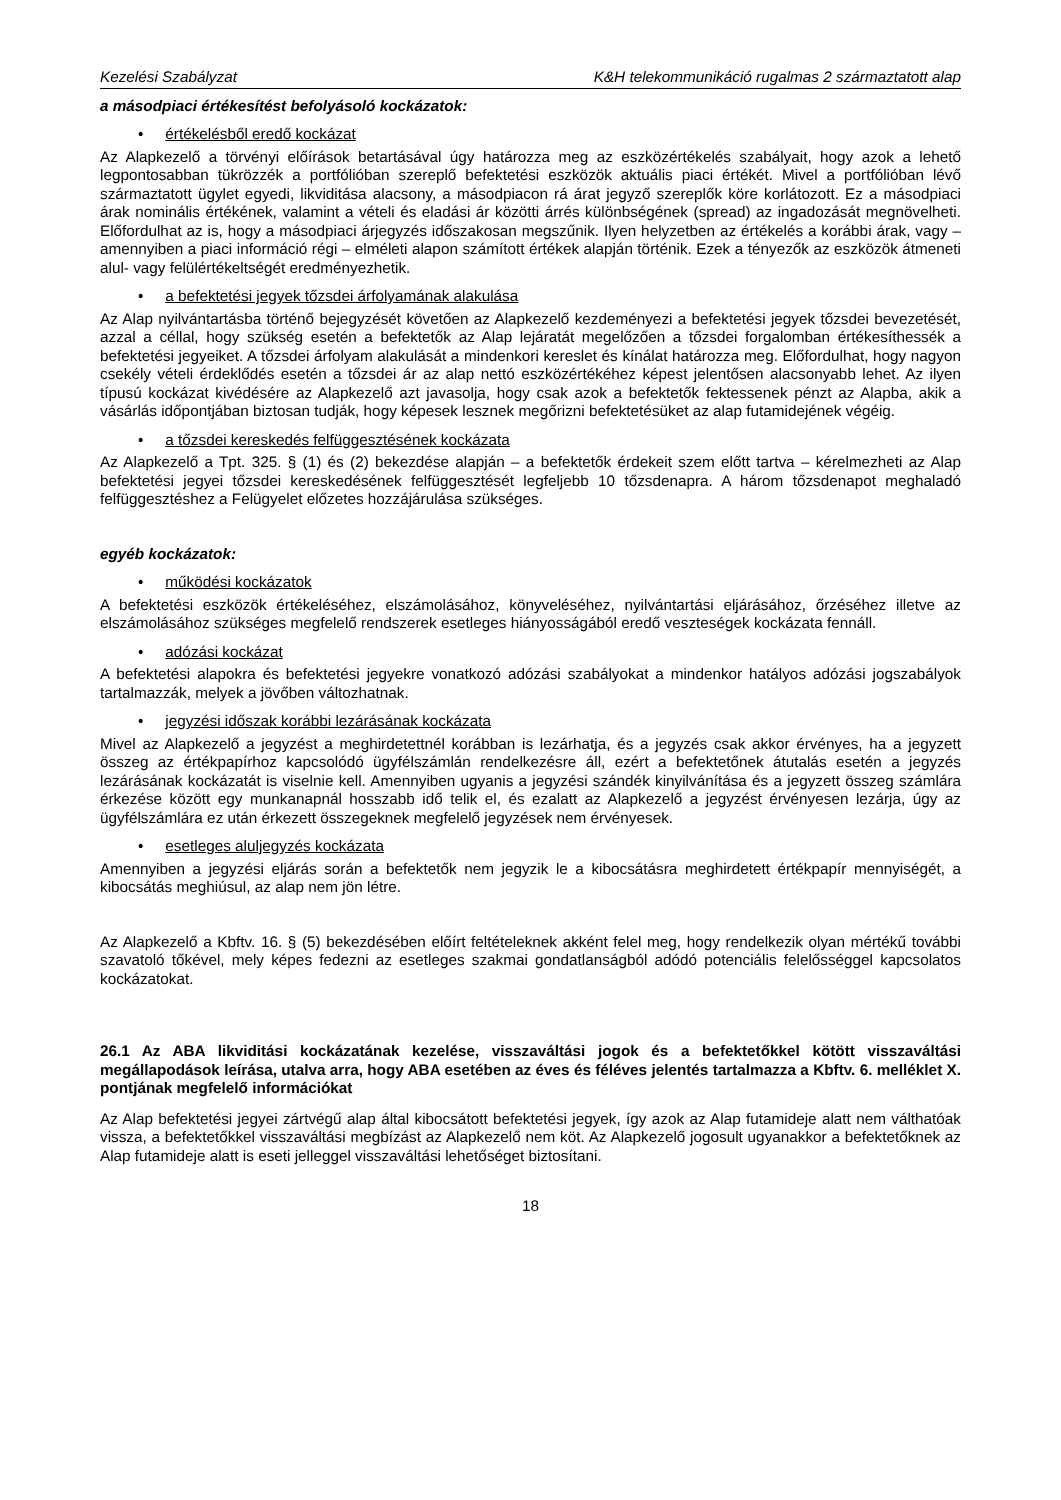Kezelési Szabályzat K&H telekommunikáció rugalmas 2 származtatott alap
a másodpiaci értékesítést befolyásoló kockázatok:
• értékelésből eredő kockázat
Az Alapkezelő a törvényi előírások betartásával úgy határozza meg az eszközértékelés szabályait, hogy azok a lehető legpontosabban tükrözzék a portfólióban szereplő befektetési eszközök aktuális piaci értékét. Mivel a portfólióban lévő származtatott ügylet egyedi, likviditása alacsony, a másodpiacon rá árat jegyző szereplők köre korlátozott. Ez a másodpiaci árak nominális értékének, valamint a vételi és eladási ár közötti árrés különbségének (spread) az ingadozását megnövelheti. Előfordulhat az is, hogy a másodpiaci árjegyzés időszakosan megszűnik. Ilyen helyzetben az értékelés a korábbi árak, vagy – amennyiben a piaci információ régi – elméleti alapon számított értékek alapján történik. Ezek a tényezők az eszközök átmeneti alul- vagy felülértékeltségét eredményezhetik.
• a befektetési jegyek tőzsdei árfolyamának alakulása
Az Alap nyilvántartásba történő bejegyzését követően az Alapkezelő kezdeményezi a befektetési jegyek tőzsdei bevezetését, azzal a céllal, hogy szükség esetén a befektetők az Alap lejáratát megelőzően a tőzsdei forgalomban értékesíthessék a befektetési jegyeiket. A tőzsdei árfolyam alakulását a mindenkori kereslet és kínálat határozza meg. Előfordulhat, hogy nagyon csekély vételi érdeklődés esetén a tőzsdei ár az alap nettó eszközértékéhez képest jelentősen alacsonyabb lehet. Az ilyen típusú kockázat kivédésére az Alapkezelő azt javasolja, hogy csak azok a befektetők fektessenek pénzt az Alapba, akik a vásárlás időpontjában biztosan tudják, hogy képesek lesznek megőrizni befektetésüket az alap futamidejének végéig.
• a tőzsdei kereskedés felfüggesztésének kockázata
Az Alapkezelő a Tpt. 325. § (1) és (2) bekezdése alapján – a befektetők érdekeit szem előtt tartva – kérelmezheti az Alap befektetési jegyei tőzsdei kereskedésének felfüggesztését legfeljebb 10 tőzsdenapra. A három tőzsdenapot meghaladó felfüggesztéshez a Felügyelet előzetes hozzájárulása szükséges.
egyéb kockázatok:
• működési kockázatok
A befektetési eszközök értékeléséhez, elszámolásához, könyveléséhez, nyilvántartási eljárásához, őrzéséhez illetve az elszámolásához szükséges megfelelő rendszerek esetleges hiányosságából eredő veszteségek kockázata fennáll.
• adózási kockázat
A befektetési alapokra és befektetési jegyekre vonatkozó adózási szabályokat a mindenkor hatályos adózási jogszabályok tartalmazzák, melyek a jövőben változhatnak.
• jegyzési időszak korábbi lezárásának kockázata
Mivel az Alapkezelő a jegyzést a meghirdetettnél korábban is lezárhatja, és a jegyzés csak akkor érvényes, ha a jegyzett összeg az értékpapírhoz kapcsolódó ügyfélszámlán rendelkezésre áll, ezért a befektetőnek átutalás esetén a jegyzés lezárásának kockázatát is viselnie kell. Amennyiben ugyanis a jegyzési szándék kinyilvánítása és a jegyzett összeg számlára érkezése között egy munkanapnál hosszabb idő telik el, és ezalatt az Alapkezelő a jegyzést érvényesen lezárja, úgy az ügyfélszámlára ez után érkezett összegeknek megfelelő jegyzések nem érvényesek.
• esetleges aluljegyzés kockázata
Amennyiben a jegyzési eljárás során a befektetők nem jegyzik le a kibocsátásra meghirdetett értékpapír mennyiségét, a kibocsátás meghiúsul, az alap nem jön létre.
Az Alapkezelő a Kbftv. 16. § (5) bekezdésében előírt feltételeknek akként felel meg, hogy rendelkezik olyan mértékű további szavatoló tőkével, mely képes fedezni az esetleges szakmai gondatlanságból adódó potenciális felelősséggel kapcsolatos kockázatokat.
26.1 Az ABA likviditási kockázatának kezelése, visszaváltási jogok és a befektetőkkel kötött visszaváltási megállapodások leírása, utalva arra, hogy ABA esetében az éves és féléves jelentés tartalmazza a Kbftv. 6. melléklet X. pontjának megfelelő információkat
Az Alap befektetési jegyei zártvégű alap által kibocsátott befektetési jegyek, így azok az Alap futamideje alatt nem válthatóak vissza, a befektetőkkel visszaváltási megbízást az Alapkezelő nem köt. Az Alapkezelő jogosult ugyanakkor a befektetőknek az Alap futamideje alatt is eseti jelleggel visszaváltási lehetőséget biztosítani.
18